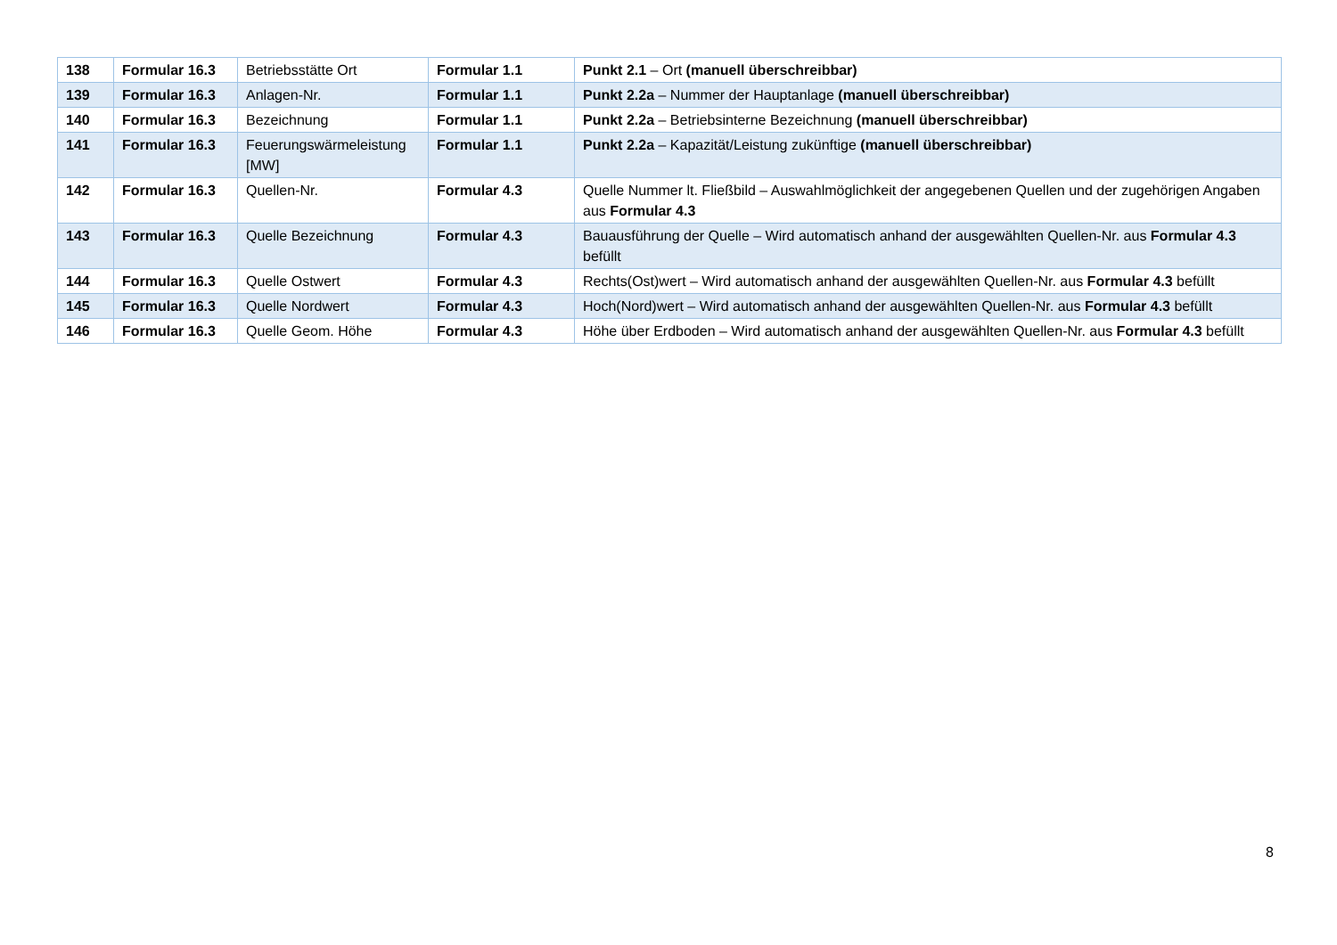| 138 | Formular 16.3 | Betriebsstätte Ort | Formular 1.1 | Punkt 2.1 – Ort (manuell überschreibbar) |
| 139 | Formular 16.3 | Anlagen-Nr. | Formular 1.1 | Punkt 2.2a – Nummer der Hauptanlage (manuell überschreibbar) |
| 140 | Formular 16.3 | Bezeichnung | Formular 1.1 | Punkt 2.2a – Betriebsinterne Bezeichnung (manuell überschreibbar) |
| 141 | Formular 16.3 | Feuerungswärmeleistung [MW] | Formular 1.1 | Punkt 2.2a – Kapazität/Leistung zukünftige (manuell überschreibbar) |
| 142 | Formular 16.3 | Quellen-Nr. | Formular 4.3 | Quelle Nummer lt. Fließbild – Auswahlmöglichkeit der angegebenen Quellen und der zugehörigen Angaben aus Formular 4.3 |
| 143 | Formular 16.3 | Quelle Bezeichnung | Formular 4.3 | Bauausführung der Quelle – Wird automatisch anhand der ausgewählten Quellen-Nr. aus Formular 4.3 befüllt |
| 144 | Formular 16.3 | Quelle Ostwert | Formular 4.3 | Rechts(Ost)wert – Wird automatisch anhand der ausgewählten Quellen-Nr. aus Formular 4.3 befüllt |
| 145 | Formular 16.3 | Quelle Nordwert | Formular 4.3 | Hoch(Nord)wert – Wird automatisch anhand der ausgewählten Quellen-Nr. aus Formular 4.3 befüllt |
| 146 | Formular 16.3 | Quelle Geom. Höhe | Formular 4.3 | Höhe über Erdboden – Wird automatisch anhand der ausgewählten Quellen-Nr. aus Formular 4.3 befüllt |
8